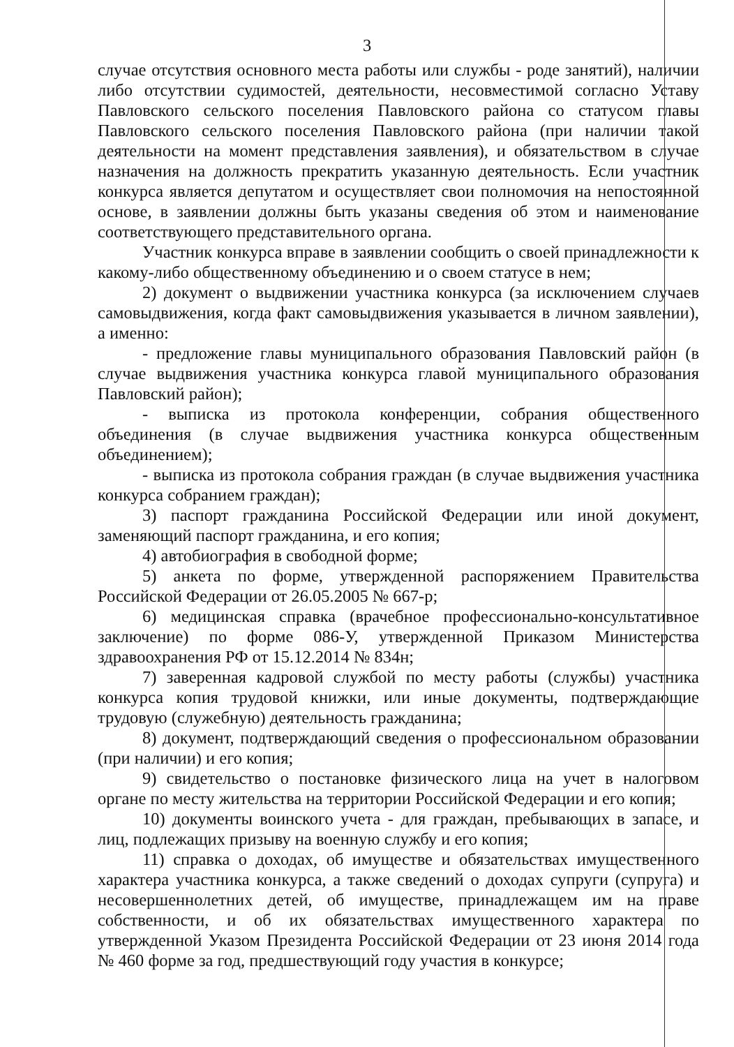3
случае отсутствия основного места работы или службы - роде занятий), наличии либо отсутствии судимостей, деятельности, несовместимой согласно Уставу Павловского сельского поселения Павловского района со статусом главы Павловского сельского поселения Павловского района (при наличии такой деятельности на момент представления заявления), и обязательством в случае назначения на должность прекратить указанную деятельность. Если участник конкурса является депутатом и осуществляет свои полномочия на непостоянной основе, в заявлении должны быть указаны сведения об этом и наименование соответствующего представительного органа.
Участник конкурса вправе в заявлении сообщить о своей принадлежности к какому-либо общественному объединению и о своем статусе в нем;
2) документ о выдвижении участника конкурса (за исключением случаев самовыдвижения, когда факт самовыдвижения указывается в личном заявлении), а именно:
- предложение главы муниципального образования Павловский район (в случае выдвижения участника конкурса главой муниципального образования Павловский район);
- выписка из протокола конференции, собрания общественного объединения (в случае выдвижения участника конкурса общественным объединением);
- выписка из протокола собрания граждан (в случае выдвижения участника конкурса собранием граждан);
3) паспорт гражданина Российской Федерации или иной документ, заменяющий паспорт гражданина, и его копия;
4) автобиография в свободной форме;
5) анкета по форме, утвержденной распоряжением Правительства Российской Федерации от 26.05.2005 № 667-р;
6) медицинская справка (врачебное профессионально-консультативное заключение) по форме 086-У, утвержденной Приказом Министерства здравоохранения РФ от 15.12.2014 № 834н;
7) заверенная кадровой службой по месту работы (службы) участника конкурса копия трудовой книжки, или иные документы, подтверждающие трудовую (служебную) деятельность гражданина;
8) документ, подтверждающий сведения о профессиональном образовании (при наличии) и его копия;
9) свидетельство о постановке физического лица на учет в налоговом органе по месту жительства на территории Российской Федерации и его копия;
10) документы воинского учета - для граждан, пребывающих в запасе, и лиц, подлежащих призыву на военную службу и его копия;
11) справка о доходах, об имуществе и обязательствах имущественного характера участника конкурса, а также сведений о доходах супруги (супруга) и несовершеннолетних детей, об имуществе, принадлежащем им на праве собственности, и об их обязательствах имущественного характера по утвержденной Указом Президента Российской Федерации от 23 июня 2014 года № 460 форме за год, предшествующий году участия в конкурсе;